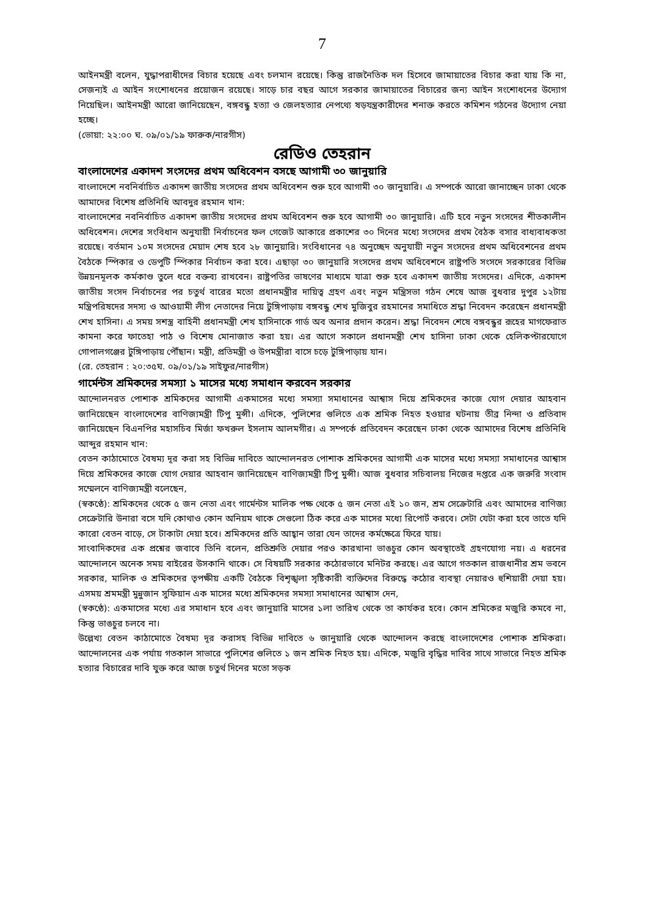7
আইনমন্ত্রী বলেন, যুদ্ধাপরাধীদের বিচার হয়েছে এবং চলমান রয়েছে। কিন্তু রাজনৈতিক দল হিসেবে জামায়াতের বিচার করা যায় কি না, সেজন্যই এ আইন সংশোধনের প্রয়োজন রয়েছে। সাড়ে চার বছর আগে সরকার জামায়াতের বিচারের জন্য আইন সংশোধনের উদ্যোগ নিয়েছিল। আইনমন্ত্রী আরো জানিয়েছেন, বঙ্গবন্ধু হত্যা ও জেলহত্যার নেপথ্যে ষড়যন্ত্রকারীদের শনাক্ত করতে কমিশন গঠনের উদ্যোগ নেয়া হচ্ছে।
(ভোয়া: ২২:০০ ঘ. ০৯/০১/১৯ ফারুক/নারগীস)
রেডিও তেহরান
বাংলাদেশের একাদশ সংসদের প্রথম অধিবেশন বসছে আগামী ৩০ জানুয়ারি
বাংলাদেশে নবনির্বাচিত একাদশ জাতীয় সংসদের প্রথম অধিবেশন শুরু হবে আগামী ৩০ জানুয়ারি। এ সম্পর্কে আরো জানাচ্ছেন ঢাকা থেকে আমাদের বিশেষ প্রতিনিধি আবদুর রহমান খান:
বাংলাদেশের নবনির্বাচিত একাদশ জাতীয় সংসদের প্রথম অধিবেশন শুরু হবে আগামী ৩০ জানুয়ারি। এটি হবে নতুন সংসদের শীতকালীন অধিবেশন। দেশের সংবিধান অনুযায়ী নির্বাচনের ফল গেজেট আকারে প্রকাশের ৩০ দিনের মধ্যে সংসদের প্রথম বৈঠক বসার বাধ্যবাধকতা রয়েছে। বর্তমান ১০ম সংসদের মেয়াদ শেষ হবে ২৮ জানুয়ারি। সংবিধানের ৭৪ অনুচ্ছেদ অনুযায়ী নতুন সংসদের প্রথম অধিবেশনের প্রথম বৈঠকে স্পিকার ও ডেপুটি স্পিকার নির্বাচন করা হবে। এছাড়া ৩০ জানুয়ারি সংসদের প্রথম অধিবেশনে রাষ্ট্রপতি সংসদে সরকারের বিভিন্ন উন্নয়নমূলক কর্মকাণ্ড তুলে ধরে বক্তব্য রাখবেন। রাষ্ট্রপতির ভাষণের মাধ্যমে যাত্রা শুরু হবে একাদশ জাতীয় সংসদের। এদিকে, একাদশ জাতীয় সংসদ নির্বাচনের পর চতুর্থ বারের মতো প্রধানমন্ত্রীর দায়িত্ব গ্রহণ এবং নতুন মন্ত্রিসভা গঠন শেষে আজ বুধবার দুপুর ১২টায় মন্ত্রিপরিষদের সদস্য ও আওয়ামী লীগ নেতাদের নিয়ে টুঙ্গিপাড়ায় বঙ্গবন্ধু শেখ মুজিবুর রহমানের সমাধিতে শ্রদ্ধা নিবেদন করেছেন প্রধানমন্ত্রী শেখ হাসিনা। এ সময় সশস্ত্র বাহিনী প্রধানমন্ত্রী শেখ হাসিনাকে গার্ড অব অনার প্রদান করেন। শ্রদ্ধা নিবেদন শেষে বঙ্গবন্ধুর রূহের মাগফেরাত কামনা করে ফাতেহা পাঠ ও বিশেষ মোনাজাত করা হয়। এর আগে সকালে প্রধানমন্ত্রী শেখ হাসিনা ঢাকা থেকে হেলিকপ্টারযোগে গোপালগঞ্জের টুঙ্গিপাড়ায় পৌঁছান। মন্ত্রী, প্রতিমন্ত্রী ও উপমন্ত্রীরা বাসে চড়ে টুঙ্গিপাড়ায় যান।
(রে. তেহরান : ২০:৩৫ঘ. ০৯/০১/১৯ সাইফুর/নারগীস)
গার্মেন্টস শ্রমিকদের সমস্যা ১ মাসের মধ্যে সমাধান করবেন সরকার
আন্দোলনরত পোশাক শ্রমিকদের আগামী একমাসের মধ্যে সমস্যা সমাধানের আশ্বাস দিয়ে শ্রমিকদের কাজে যোগ দেয়ার আহবান জানিয়েছেন বাংলাদেশের বাণিজ্যমন্ত্রী টিপু মুন্সী। এদিকে, পুলিশের গুলিতে এক শ্রমিক নিহত হওয়ার ঘটনায় তীব্র নিন্দা ও প্রতিবাদ জানিয়েছেন বিএনপির মহাসচিব মির্জা ফখরুল ইসলাম আলমগীর। এ সম্পর্কে প্রতিবেদন করেছেন ঢাকা থেকে আমাদের বিশেষ প্রতিনিধি আব্দুর রহমান খান:
বেতন কাঠামোতে বৈষম্য দূর করা সহ বিভিন্ন দাবিতে আন্দোলনরত পোশাক শ্রমিকদের আগামী এক মাসের মধ্যে সমস্যা সমাধানের আশ্বাস দিয়ে শ্রমিকদের কাজে যোগ দেয়ার আহবান জানিয়েছেন বাণিজ্যমন্ত্রী টিপু মুন্সী। আজ বুধবার সচিবালয় নিজের দপ্তরে এক জরুরি সংবাদ সম্মেলনে বাণিজ্যমন্ত্রী বলেছেন,
(স্বকণ্ঠে): শ্রমিকদের থেকে ৫ জন নেতা এবং গার্মেন্টস মালিক পক্ষ থেকে ৫ জন নেতা এই ১০ জন, শ্রম সেক্রেটারি এবং আমাদের বাণিজ্য সেক্রেটারি উনারা বসে যদি কোথাও কোন অনিয়ম থাকে সেগুলো ঠিক করে এক মাসের মধ্যে রিপোর্ট করবে। সেটা যেটা করা হবে তাতে যদি কারো বেতন বাড়ে, সে টাকাটা দেয়া হবে। শ্রমিকদের প্রতি আহ্বান তারা যেন তাদের কর্মক্ষেত্রে ফিরে যায়।
সাংবাদিকদের এক প্রশ্নের জবাবে তিনি বলেন, প্রতিশ্রুতি দেয়ার পরও কারখানা ভাঙচুর কোন অবস্থাতেই গ্রহণযোগ্য নয়। এ ধরনের আন্দোলনে অনেক সময় বাইরের উসকানি থাকে। সে বিষয়টি সরকার কঠোরভাবে মনিটর করছে। এর আগে গতকাল রাজধানীর শ্রম ভবনে সরকার, মালিক ও শ্রমিকদের তৃপক্ষীয় একটি বৈঠকে বিশৃঙ্খলা সৃষ্টিকারী ব্যক্তিদের বিরুদ্ধে কঠোর ব্যবস্থা নেয়ারও হুশিয়ারী দেয়া হয়। এসময় শ্রমমন্ত্রী মুন্নুজান সুফিয়ান এক মাসের মধ্যে শ্রমিকদের সমস্যা সমাধানের আশ্বাস দেন,
(স্বকণ্ঠে): একমাসের মধ্যে এর সমাধান হবে এবং জানুয়ারি মাসের ১লা তারিখ থেকে তা কার্যকর হবে। কোন শ্রমিকের মজুরি কমবে না, কিন্তু ভাঙচুর চলবে না।
উল্লেখ্য বেতন কাঠামোতে বৈষম্য দূর করাসহ বিভিন্ন দাবিতে ৬ জানুয়ারি থেকে আন্দোলন করছে বাংলাদেশের পোশাক শ্রমিকরা। আন্দোলনের এক পর্যায় গতকাল সাভারে পুলিশের গুলিতে ১ জন শ্রমিক নিহত হয়। এদিকে, মজুরি বৃদ্ধির দাবির সাথে সাভারে নিহত শ্রমিক হত্যার বিচারের দাবি যুক্ত করে আজ চতুর্থ দিনের মতো সড়ক